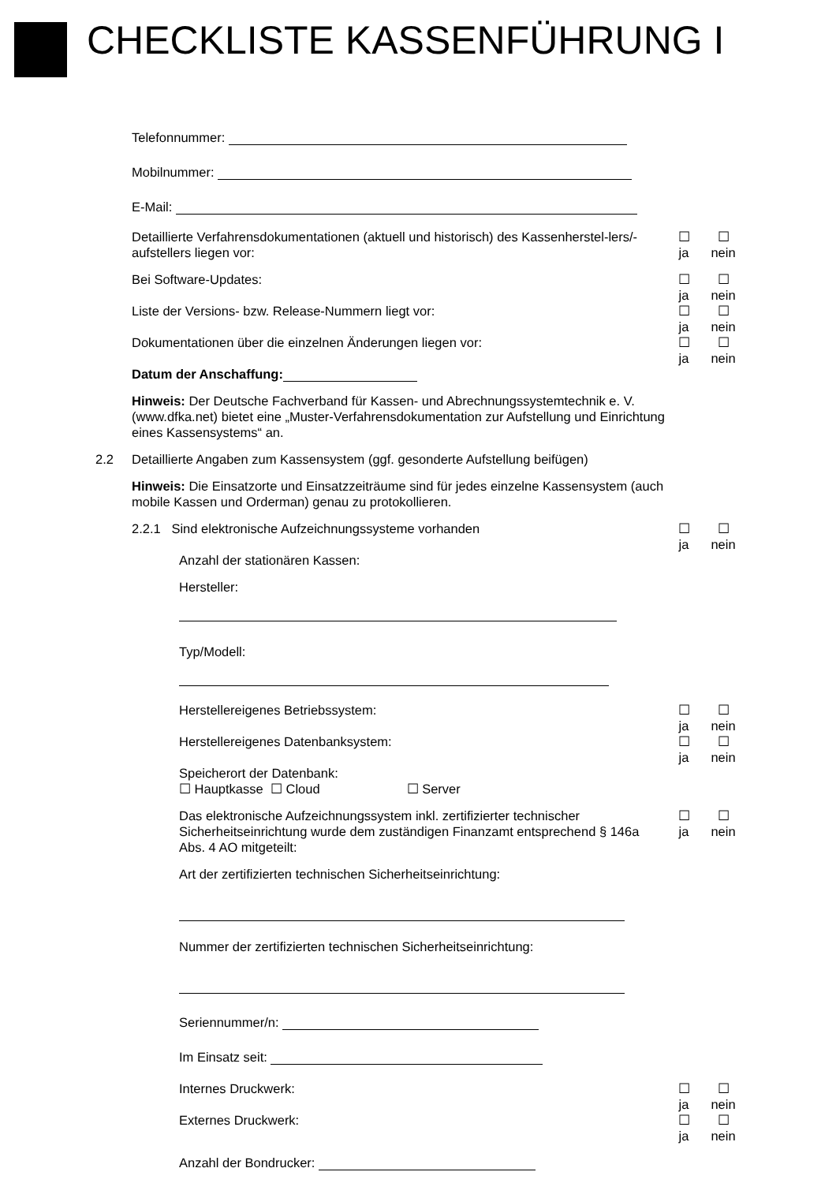CHECKLISTE KASSENFÜHRUNG I
Telefonnummer:
Mobilnummer:
E-Mail:
Detaillierte Verfahrensdokumentationen (aktuell und historisch) des Kassenherstel-lers/-aufstellers liegen vor:
☐
ja ☐
nein
Bei Software-Updates: ☐
ja ☐
nein
Liste der Versions- bzw. Release-Nummern liegt vor: ☐
ja ☐
nein
Dokumentationen über die einzelnen Änderungen liegen vor: ☐
ja ☐
nein
Datum der Anschaffung:
Hinweis: Der Deutsche Fachverband für Kassen- und Abrechnungssystemtechnik e. V. (www.dfka.net) bietet eine „Muster-Verfahrensdokumentation zur Aufstellung und Einrichtung eines Kassensystems“ an.
2.2 Detaillierte Angaben zum Kassensystem (ggf. gesonderte Aufstellung beifügen)
Hinweis: Die Einsatzorte und Einsatzzeiträume sind für jedes einzelne Kassensystem (auch mobile Kassen und Orderman) genau zu protokollieren.
2.2.1 Sind elektronische Aufzeichnungssysteme vorhanden ☐
ja ☐
nein
Anzahl der stationären Kassen:
Hersteller:
Typ/Modell:
Herstellereigenes Betriebssystem: ☐
ja ☐
nein
Herstellereigenes Datenbanksystem: ☐
ja ☐
nein
Speicherort der Datenbank:
☐ Hauptkasse ☐ Cloud ☐ Server
Das elektronische Aufzeichnungssystem inkl. zertifizierter technischer Sicherheitseinrichtung wurde dem zuständigen Finanzamt entsprechend § 146a Abs. 4 AO mitgeteilt:
☐
ja ☐
nein
Art der zertifizierten technischen Sicherheitseinrichtung:
Nummer der zertifizierten technischen Sicherheitseinrichtung:
Seriennummer/n:
Im Einsatz seit:
Internes Druckwerk: ☐
ja ☐
nein
Externes Druckwerk: ☐
ja ☐
nein
Anzahl der Bondrucker: